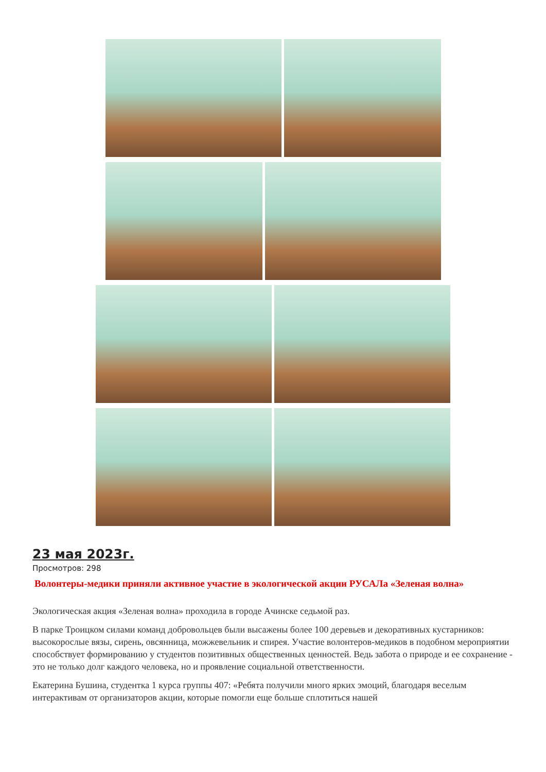23 мая 2023г.
Просмотров: 298
Волонтеры-медики приняли активное участие в экологической акции РУСАЛа «Зеленая волна»
Экологическая акция «Зеленая волна» проходила в городе Ачинске седьмой раз.
В парке Троицком силами команд добровольцев были высажены более 100 деревьев и декоративных кустарников: высокорослые вязы, сирень, овсянница, можжевельник и спирея. Участие волонтеров-медиков в подобном мероприятии способствует формированию у студентов позитивных общественных ценностей. Ведь забота о природе и ее сохранение - это не только долг каждого человека, но и проявление социальной ответственности.
Екатерина Бушина, студентка 1 курса группы 407: «Ребята получили много ярких эмоций, благодаря веселым интерактивам от организаторов акции, которые помогли еще больше сплотиться нашей